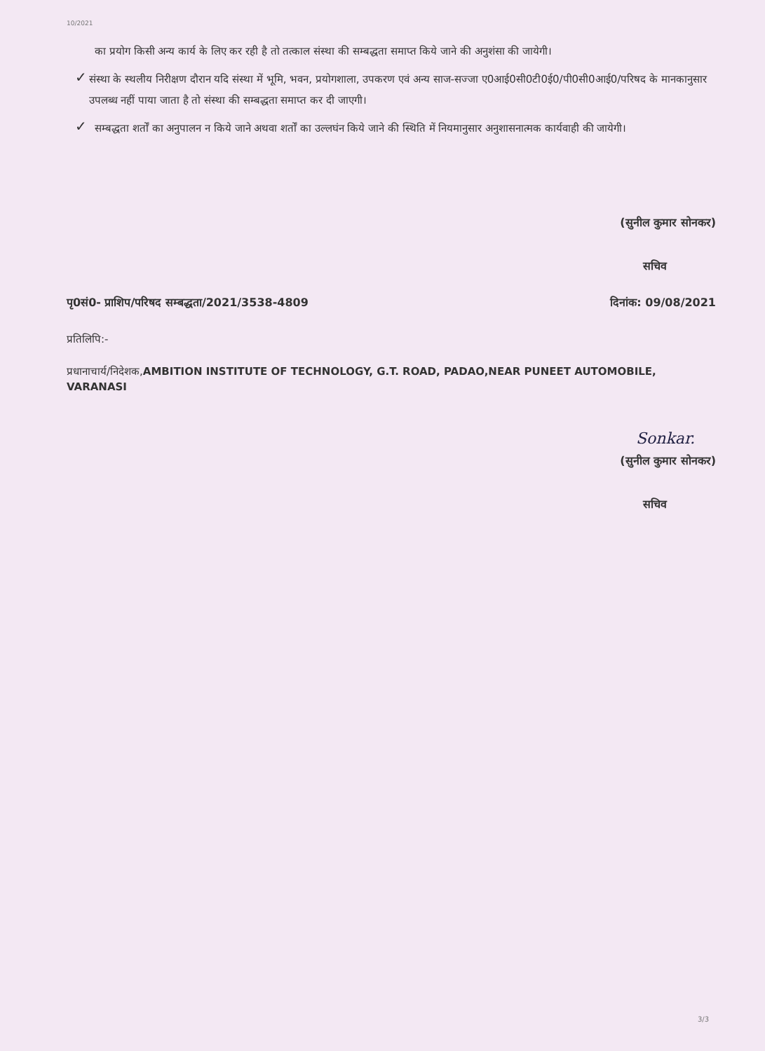10/2021
का प्रयोग किसी अन्य कार्य के लिए कर रही है तो तत्काल संस्था की सम्बद्धता समाप्त किये जाने की अनुशंसा की जायेगी।
✓
संस्था के स्थलीय निरीक्षण दौरान यदि संस्था में भूमि, भवन, प्रयोगशाला, उपकरण एवं अन्य साज-सज्जा ए0आई0सी0टी0ई0/पी0सी0आई0/परिषद के मानकानुसार उपलब्ध नहीं पाया जाता है तो संस्था की सम्बद्धता समाप्त कर दी जाएगी।
✓
सम्बद्धता शर्तों का अनुपालन न किये जाने अथवा शर्तों का उल्लघंन किये जाने की स्थिति में नियमानुसार अनुशासनात्मक कार्यवाही की जायेगी।
(सुनील कुमार सोनकर)
सचिव
पृ0सं0- प्राशिप/परिषद सम्बद्धता/2021/3538-4809 दिनांक: 09/08/2021
प्रतिलिपि:-
प्रधानाचार्य/निदेशक,AMBITION INSTITUTE OF TECHNOLOGY, G.T. ROAD, PADAO,NEAR PUNEET AUTOMOBILE, VARANASI
Sonkar.
(सुनील कुमार सोनकर)
सचिव
3/3